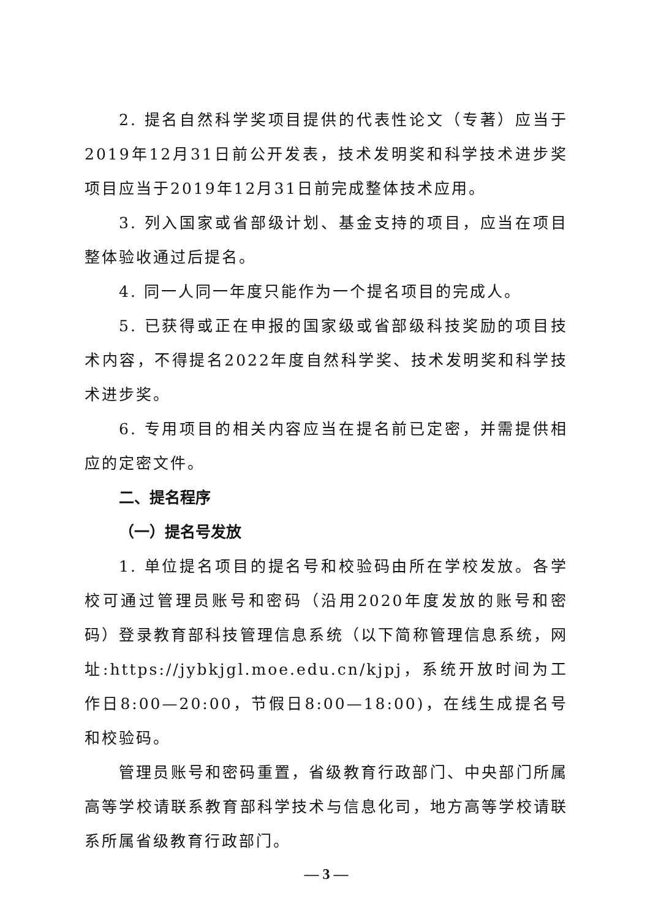2. 提名自然科学奖项目提供的代表性论文（专著）应当于2019年12月31日前公开发表，技术发明奖和科学技术进步奖项目应当于2019年12月31日前完成整体技术应用。
3. 列入国家或省部级计划、基金支持的项目，应当在项目整体验收通过后提名。
4. 同一人同一年度只能作为一个提名项目的完成人。
5. 已获得或正在申报的国家级或省部级科技奖励的项目技术内容，不得提名2022年度自然科学奖、技术发明奖和科学技术进步奖。
6. 专用项目的相关内容应当在提名前已定密，并需提供相应的定密文件。
二、提名程序
（一）提名号发放
1. 单位提名项目的提名号和校验码由所在学校发放。各学校可通过管理员账号和密码（沿用2020年度发放的账号和密码）登录教育部科技管理信息系统（以下简称管理信息系统，网址:https://jybkjgl.moe.edu.cn/kjpj，系统开放时间为工作日8:00—20:00，节假日8:00—18:00)，在线生成提名号和校验码。
管理员账号和密码重置，省级教育行政部门、中央部门所属高等学校请联系教育部科学技术与信息化司，地方高等学校请联系所属省级教育行政部门。
— 3 —